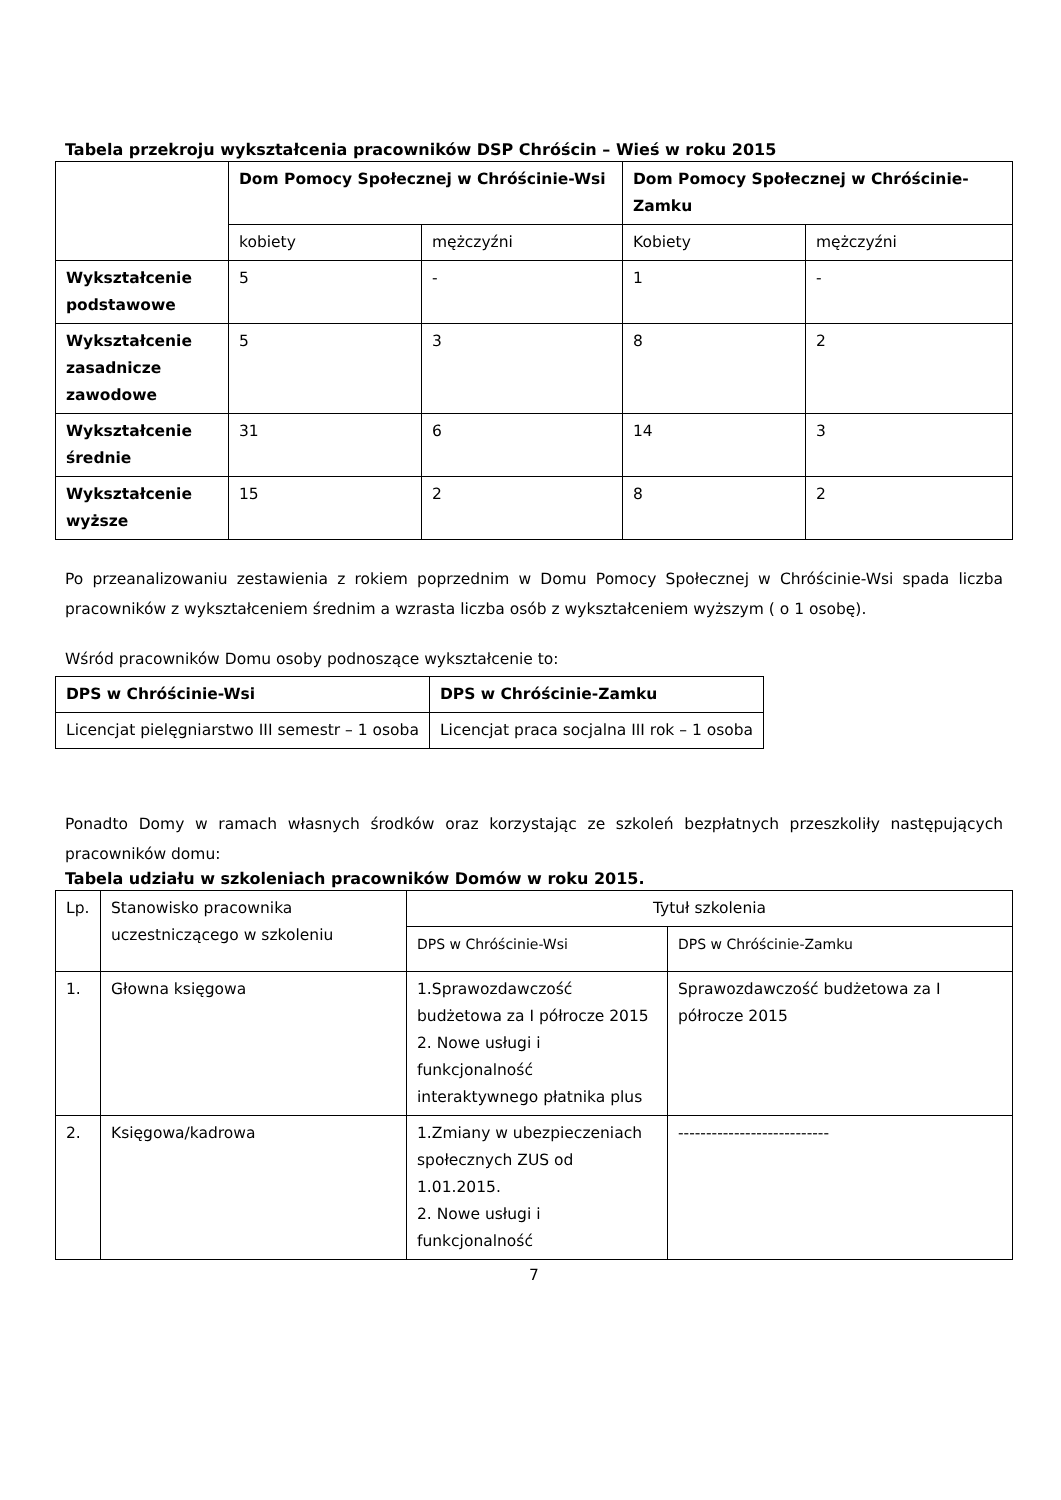Tabela przekroju wykształcenia pracowników DSP Chróścin – Wieś w roku 2015
| | Dom Pomocy Społecznej w Chróścinie-Wsi | | Dom Pomocy Społecznej w Chróścinie-Zamku | |
| --- | --- | --- | --- | --- |
| | kobiety | mężczyźni | Kobiety | mężczyźni |
| Wykształcenie podstawowe | 5 | - | 1 | - |
| Wykształcenie zasadnicze zawodowe | 5 | 3 | 8 | 2 |
| Wykształcenie średnie | 31 | 6 | 14 | 3 |
| Wykształcenie wyższe | 15 | 2 | 8 | 2 |
Po przeanalizowaniu zestawienia z rokiem poprzednim w Domu Pomocy Społecznej w Chróścinie-Wsi spada liczba pracowników z wykształceniem średnim a wzrasta liczba osób z wykształceniem wyższym ( o 1 osobę).
Wśród pracowników Domu osoby podnoszące wykształcenie to:
| DPS w Chróścinie-Wsi | DPS w Chróścinie-Zamku |
| --- | --- |
| Licencjat pielęgniarstwo III semestr – 1 osoba | Licencjat praca socjalna III rok – 1 osoba |
Ponadto Domy w ramach własnych środków oraz korzystając ze szkoleń bezpłatnych przeszkoliły następujących pracowników domu:
Tabela udziału w szkoleniach pracowników Domów w roku 2015.
| Lp. | Stanowisko pracownika uczestniczącego w szkoleniu | Tytuł szkolenia | |
| | | DPS w Chróścinie-Wsi | DPS w Chróścinie-Zamku |
| 1. | Głowna księgowa | 1.Sprawozdawczość budżetowa za I półrocze 2015 2. Nowe usługi i funkcjonalność interaktywnego płatnika plus | Sprawozdawczość budżetowa za I półrocze 2015 |
| 2. | Księgowa/kadrowa | 1.Zmiany w ubezpieczeniach społecznych ZUS od 1.01.2015. 2. Nowe usługi i funkcjonalność | --------------------------- |
7